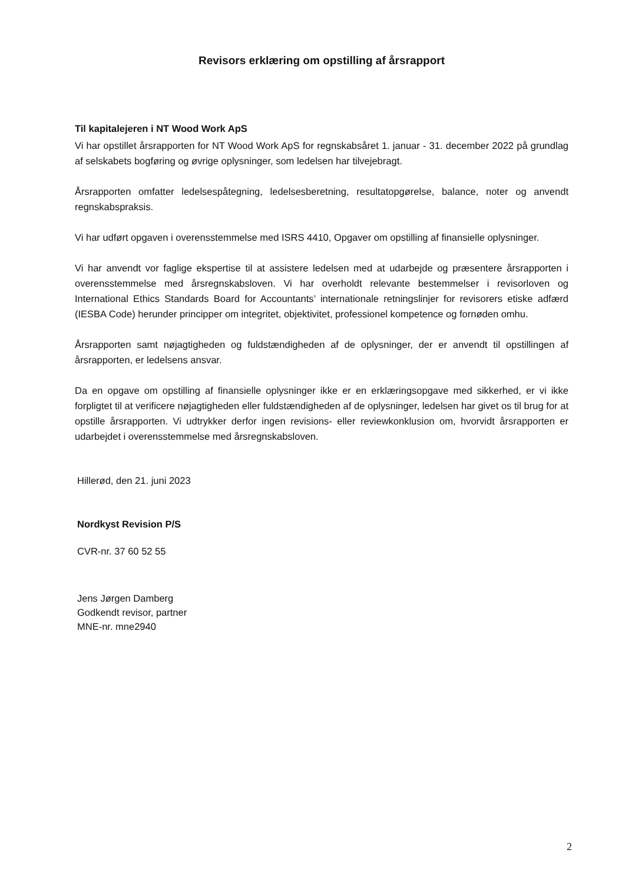Revisors erklæring om opstilling af årsrapport
Til kapitalejeren i NT Wood Work ApS
Vi har opstillet årsrapporten for NT Wood Work ApS for regnskabsåret 1. januar - 31. december 2022 på grundlag af selskabets bogføring og øvrige oplysninger, som ledelsen har tilvejebragt.
Årsrapporten omfatter ledelsespåtegning, ledelsesberetning, resultatopgørelse, balance, noter og anvendt regnskabspraksis.
Vi har udført opgaven i overensstemmelse med ISRS 4410, Opgaver om opstilling af finansielle oplysninger.
Vi har anvendt vor faglige ekspertise til at assistere ledelsen med at udarbejde og præsentere årsrapporten i overensstemmelse med årsregnskabsloven. Vi har overholdt relevante bestemmelser i revisorloven og International Ethics Standards Board for Accountants’ internationale retningslinjer for revisorers etiske adfærd (IESBA Code) herunder principper om integritet, objektivitet, professionel kompetence og fornøden omhu.
Årsrapporten samt nøjagtigheden og fuldstændigheden af de oplysninger, der er anvendt til opstillingen af årsrapporten, er ledelsens ansvar.
Da en opgave om opstilling af finansielle oplysninger ikke er en erklæringsopgave med sikkerhed, er vi ikke forpligtet til at verificere nøjagtigheden eller fuldstændigheden af de oplysninger, ledelsen har givet os til brug for at opstille årsrapporten. Vi udtrykker derfor ingen revisions- eller reviewkonklusion om, hvorvidt årsrapporten er udarbejdet i overensstemmelse med årsregnskabsloven.
Hillerød, den 21. juni 2023
Nordkyst Revision P/S
CVR-nr. 37 60 52 55
Jens Jørgen Damberg
Godkendt revisor, partner
MNE-nr. mne2940
2